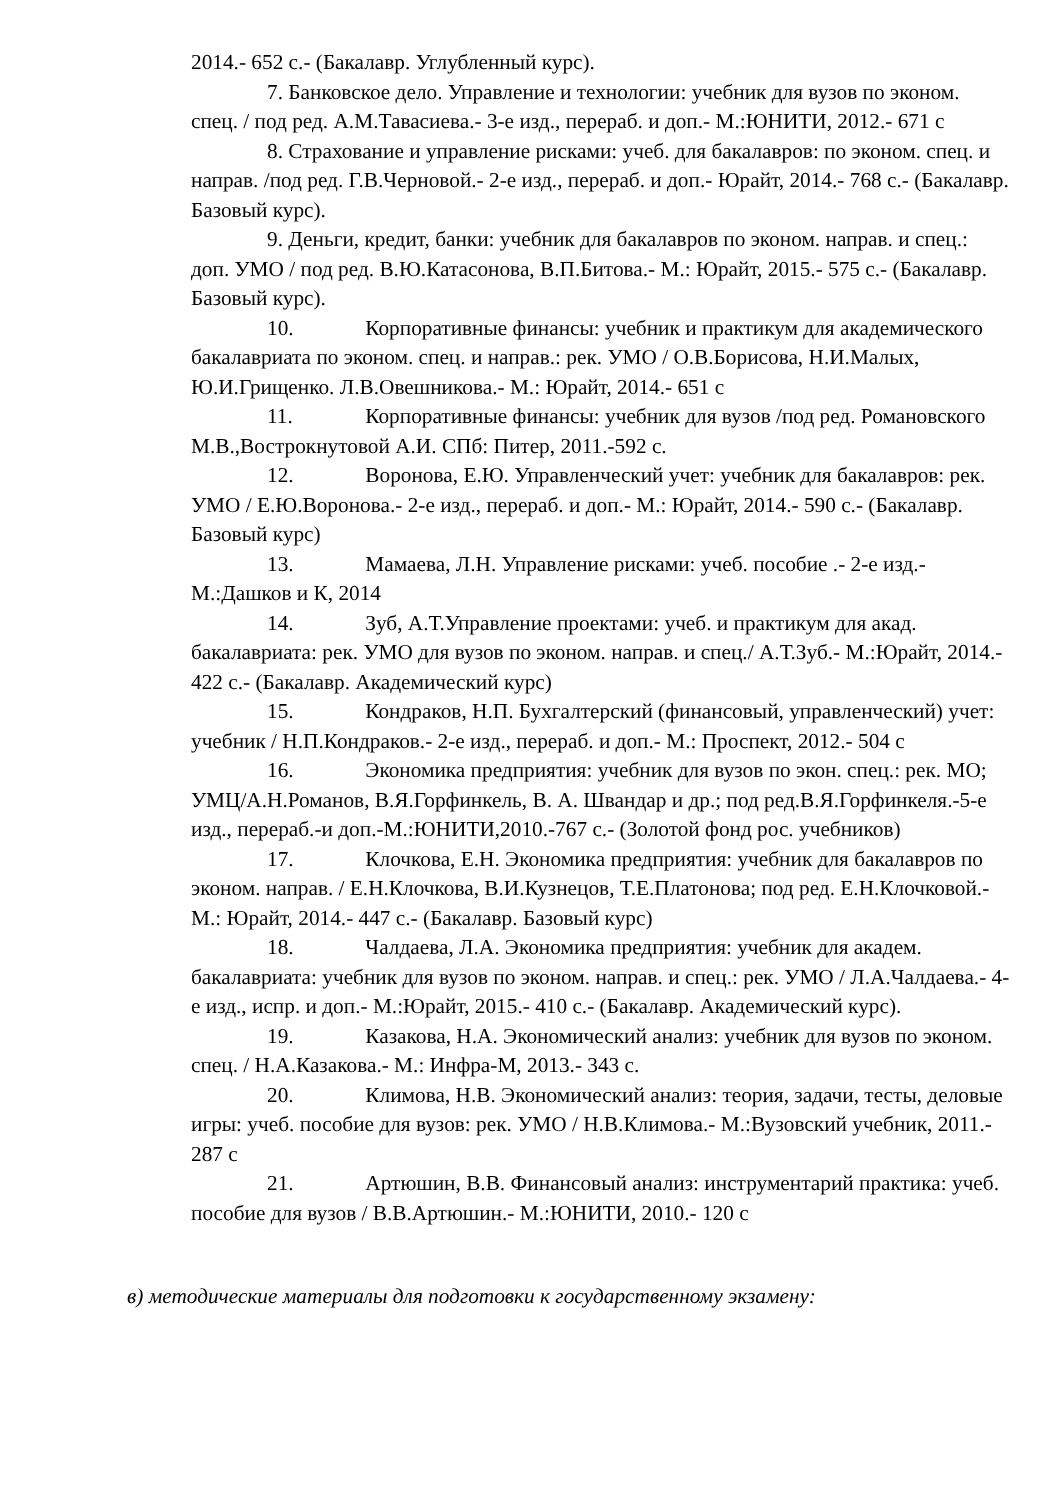2014.- 652 с.- (Бакалавр. Углубленный курс).
7. Банковское дело. Управление и технологии: учебник для вузов по эконом. спец. / под ред. А.М.Тавасиева.- 3-е изд., перераб. и доп.- М.:ЮНИТИ, 2012.- 671 с
8. Страхование и управление рисками: учеб. для бакалавров: по эконом. спец. и направ. /под ред. Г.В.Черновой.- 2-е изд., перераб. и доп.- Юрайт, 2014.- 768 с.- (Бакалавр. Базовый курс).
9. Деньги, кредит, банки: учебник для бакалавров по эконом. направ. и спец.: доп. УМО / под ред. В.Ю.Катасонова, В.П.Битова.- М.: Юрайт, 2015.- 575 с.- (Бакалавр. Базовый курс).
10. Корпоративные финансы: учебник и практикум для академического бакалавриата по эконом. спец. и направ.: рек. УМО / О.В.Борисова, Н.И.Малых, Ю.И.Грищенко. Л.В.Овешникова.- М.: Юрайт, 2014.- 651 с
11. Корпоративные финансы: учебник для вузов /под ред. Романовского М.В.,Вострокнутовой А.И. СПб: Питер, 2011.-592 с.
12. Воронова, Е.Ю. Управленческий учет: учебник для бакалавров: рек. УМО / Е.Ю.Воронова.- 2-е изд., перераб. и доп.- М.: Юрайт, 2014.- 590 с.- (Бакалавр. Базовый курс)
13. Мамаева, Л.Н. Управление рисками: учеб. пособие .- 2-е изд.- М.:Дашков и К, 2014
14. Зуб, А.Т.Управление проектами: учеб. и практикум для акад. бакалавриата: рек. УМО для вузов по эконом. направ. и спец./ А.Т.Зуб.- М.:Юрайт, 2014.- 422 с.- (Бакалавр. Академический курс)
15. Кондраков, Н.П. Бухгалтерский (финансовый, управленческий) учет: учебник / Н.П.Кондраков.- 2-е изд., перераб. и доп.- М.: Проспект, 2012.- 504 с
16. Экономика предприятия: учебник для вузов по экон. спец.: рек. МО; УМЦ/А.Н.Романов, В.Я.Горфинкель, В. А. Швандар и др.; под ред.В.Я.Горфинкеля.-5-е изд., перераб.-и доп.-М.:ЮНИТИ,2010.-767 с.- (Золотой фонд рос. учебников)
17. Клочкова, Е.Н. Экономика предприятия: учебник для бакалавров по эконом. направ. / Е.Н.Клочкова, В.И.Кузнецов, Т.Е.Платонова; под ред. Е.Н.Клочковой.- М.: Юрайт, 2014.- 447 с.- (Бакалавр. Базовый курс)
18. Чалдаева, Л.А. Экономика предприятия: учебник для академ. бакалавриата: учебник для вузов по эконом. направ. и спец.: рек. УМО / Л.А.Чалдаева.- 4-е изд., испр. и доп.- М.:Юрайт, 2015.- 410 с.- (Бакалавр. Академический курс).
19. Казакова, Н.А. Экономический анализ: учебник для вузов по эконом. спец. / Н.А.Казакова.- М.: Инфра-М, 2013.- 343 с.
20. Климова, Н.В. Экономический анализ: теория, задачи, тесты, деловые игры: учеб. пособие для вузов: рек. УМО / Н.В.Климова.- М.:Вузовский учебник, 2011.- 287 с
21. Артюшин, В.В. Финансовый анализ: инструментарий практика: учеб. пособие для вузов / В.В.Артюшин.- М.:ЮНИТИ, 2010.- 120 с
в) методические материалы для подготовки к государственному экзамену: